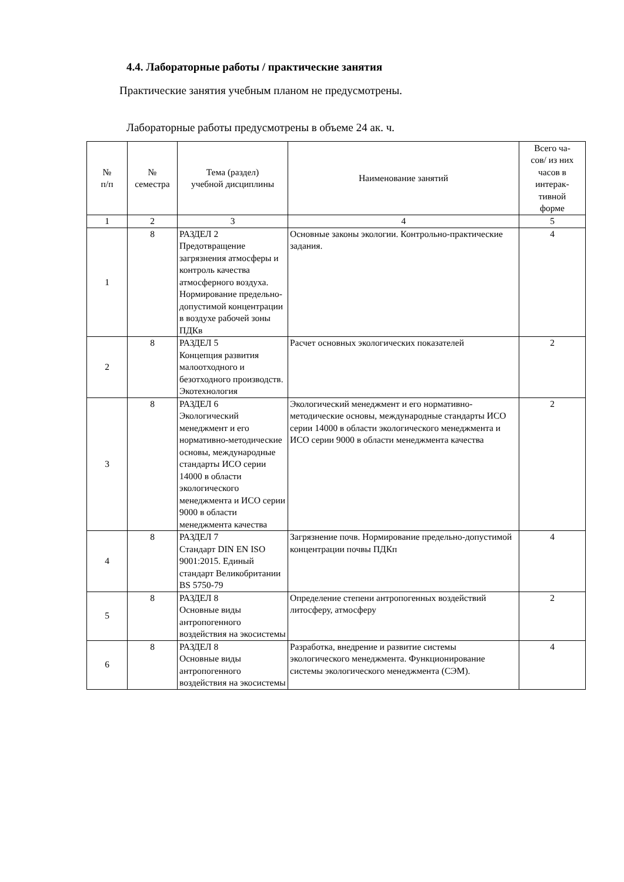4.4. Лабораторные работы / практические занятия
Практические занятия учебным планом не предусмотрены.
Лабораторные работы предусмотрены в объеме 24 ак. ч.
| № п/п | № семестра | Тема (раздел) учебной дисциплины | Наименование занятий | Всего ча- сов/ из них часов в интерак- тивной форме |
| --- | --- | --- | --- | --- |
| 1 | 2 | 3 | 4 | 5 |
| 1 | 8 | РАЗДЕЛ 2 Предотвращение загрязнения атмосферы и контроль качества атмосферного воздуха. Нормирование предельно-допустимой концентрации в воздухе рабочей зоны ПДКв | Основные законы экологии. Контрольно-практические задания. | 4 |
| 2 | 8 | РАЗДЕЛ 5 Концепция развития малоотходного и безотходного производств. Экотехнология | Расчет основных экологических показателей | 2 |
| 3 | 8 | РАЗДЕЛ 6 Экологический менеджмент и его нормативно-методические основы, международные стандарты ИСО серии 14000 в области экологического менеджмента и ИСО серии 9000 в области менеджмента качества | Экологический менеджмент и его нормативно-методические основы, международные стандарты ИСО серии 14000 в области экологического менеджмента и ИСО серии 9000 в области менеджмента качества | 2 |
| 4 | 8 | РАЗДЕЛ 7 Стандарт DIN EN ISO 9001:2015. Единый стандарт Великобритании BS 5750-79 | Загрязнение почв. Нормирование предельно-допустимой концентрации почвы ПДКп | 4 |
| 5 | 8 | РАЗДЕЛ 8 Основные виды антропогенного воздействия на экосистемы | Определение степени антропогенных воздействий литосферу, атмосферу | 2 |
| 6 | 8 | РАЗДЕЛ 8 Основные виды антропогенного воздействия на экосистемы | Разработка, внедрение и развитие системы экологического менеджмента. Функционирование системы экологического менеджмента (СЭМ). | 4 |